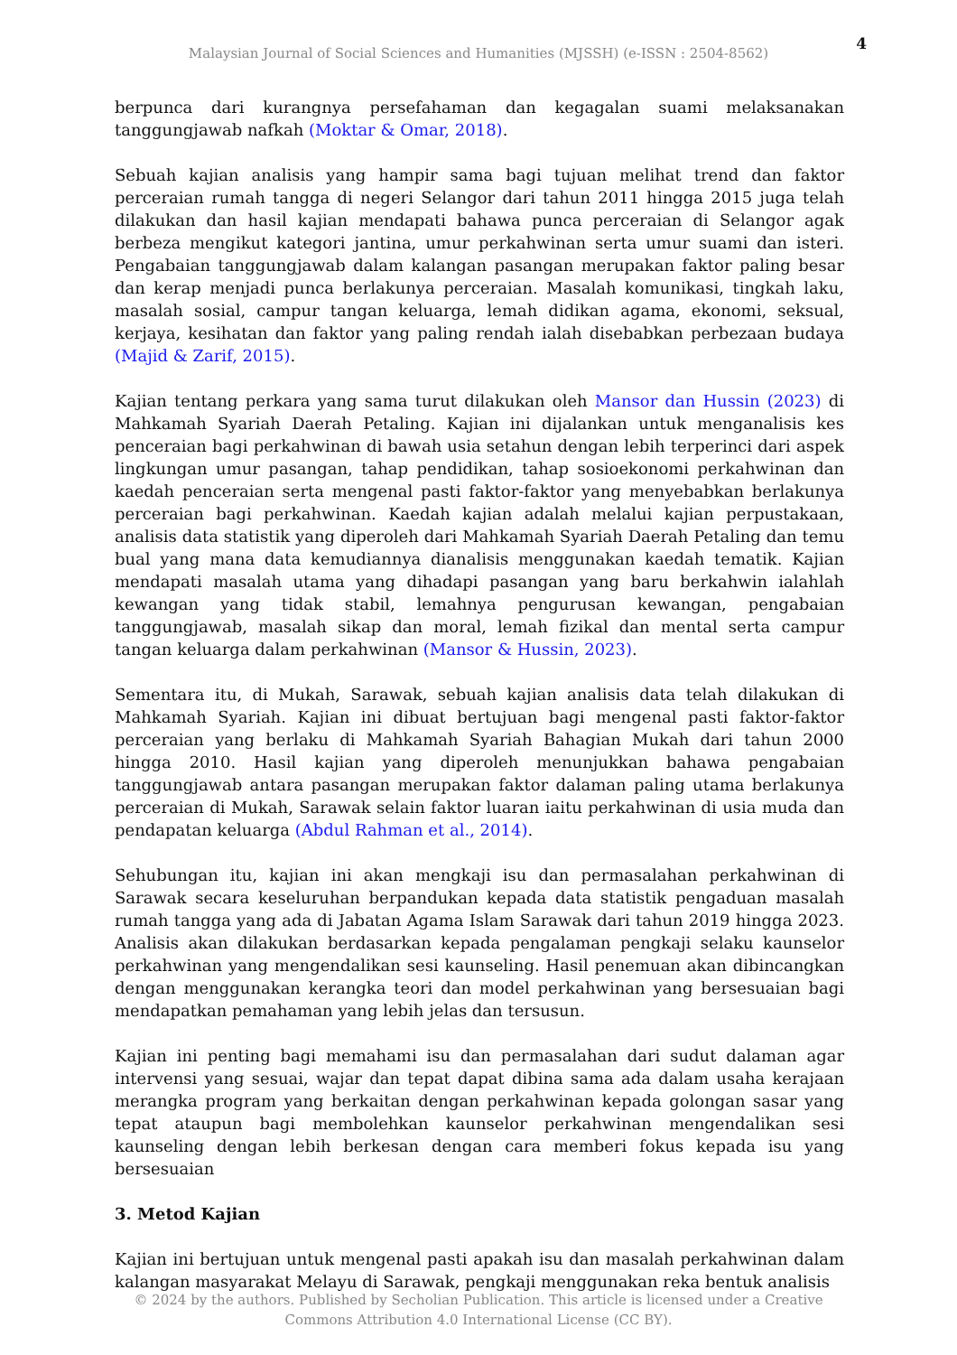4
Malaysian Journal of Social Sciences and Humanities (MJSSH) (e-ISSN : 2504-8562)
berpunca dari kurangnya persefahaman dan kegagalan suami melaksanakan tanggungjawab nafkah (Moktar & Omar, 2018).
Sebuah kajian analisis yang hampir sama bagi tujuan melihat trend dan faktor perceraian rumah tangga di negeri Selangor dari tahun 2011 hingga 2015 juga telah dilakukan dan hasil kajian mendapati bahawa punca perceraian di Selangor agak berbeza mengikut kategori jantina, umur perkahwinan serta umur suami dan isteri. Pengabaian tanggungjawab dalam kalangan pasangan merupakan faktor paling besar dan kerap menjadi punca berlakunya perceraian. Masalah komunikasi, tingkah laku, masalah sosial, campur tangan keluarga, lemah didikan agama, ekonomi, seksual, kerjaya, kesihatan dan faktor yang paling rendah ialah disebabkan perbezaan budaya (Majid & Zarif, 2015).
Kajian tentang perkara yang sama turut dilakukan oleh Mansor dan Hussin (2023) di Mahkamah Syariah Daerah Petaling. Kajian ini dijalankan untuk menganalisis kes penceraian bagi perkahwinan di bawah usia setahun dengan lebih terperinci dari aspek lingkungan umur pasangan, tahap pendidikan, tahap sosioekonomi perkahwinan dan kaedah penceraian serta mengenal pasti faktor-faktor yang menyebabkan berlakunya perceraian bagi perkahwinan. Kaedah kajian adalah melalui kajian perpustakaan, analisis data statistik yang diperoleh dari Mahkamah Syariah Daerah Petaling dan temu bual yang mana data kemudiannya dianalisis menggunakan kaedah tematik. Kajian mendapati masalah utama yang dihadapi pasangan yang baru berkahwin ialahlah kewangan yang tidak stabil, lemahnya pengurusan kewangan, pengabaian tanggungjawab, masalah sikap dan moral, lemah fizikal dan mental serta campur tangan keluarga dalam perkahwinan (Mansor & Hussin, 2023).
Sementara itu, di Mukah, Sarawak, sebuah kajian analisis data telah dilakukan di Mahkamah Syariah. Kajian ini dibuat bertujuan bagi mengenal pasti faktor-faktor perceraian yang berlaku di Mahkamah Syariah Bahagian Mukah dari tahun 2000 hingga 2010. Hasil kajian yang diperoleh menunjukkan bahawa pengabaian tanggungjawab antara pasangan merupakan faktor dalaman paling utama berlakunya perceraian di Mukah, Sarawak selain faktor luaran iaitu perkahwinan di usia muda dan pendapatan keluarga (Abdul Rahman et al., 2014).
Sehubungan itu, kajian ini akan mengkaji isu dan permasalahan perkahwinan di Sarawak secara keseluruhan berpandukan kepada data statistik pengaduan masalah rumah tangga yang ada di Jabatan Agama Islam Sarawak dari tahun 2019 hingga 2023. Analisis akan dilakukan berdasarkan kepada pengalaman pengkaji selaku kaunselor perkahwinan yang mengendalikan sesi kaunseling. Hasil penemuan akan dibincangkan dengan menggunakan kerangka teori dan model perkahwinan yang bersesuaian bagi mendapatkan pemahaman yang lebih jelas dan tersusun.
Kajian ini penting bagi memahami isu dan permasalahan dari sudut dalaman agar intervensi yang sesuai, wajar dan tepat dapat dibina sama ada dalam usaha kerajaan merangka program yang berkaitan dengan perkahwinan kepada golongan sasar yang tepat ataupun bagi membolehkan kaunselor perkahwinan mengendalikan sesi kaunseling dengan lebih berkesan dengan cara memberi fokus kepada isu yang bersesuaian
3. Metod Kajian
Kajian ini bertujuan untuk mengenal pasti apakah isu dan masalah perkahwinan dalam kalangan masyarakat Melayu di Sarawak, pengkaji menggunakan reka bentuk analisis
© 2024 by the authors. Published by Secholian Publication. This article is licensed under a Creative
Commons Attribution 4.0 International License (CC BY).